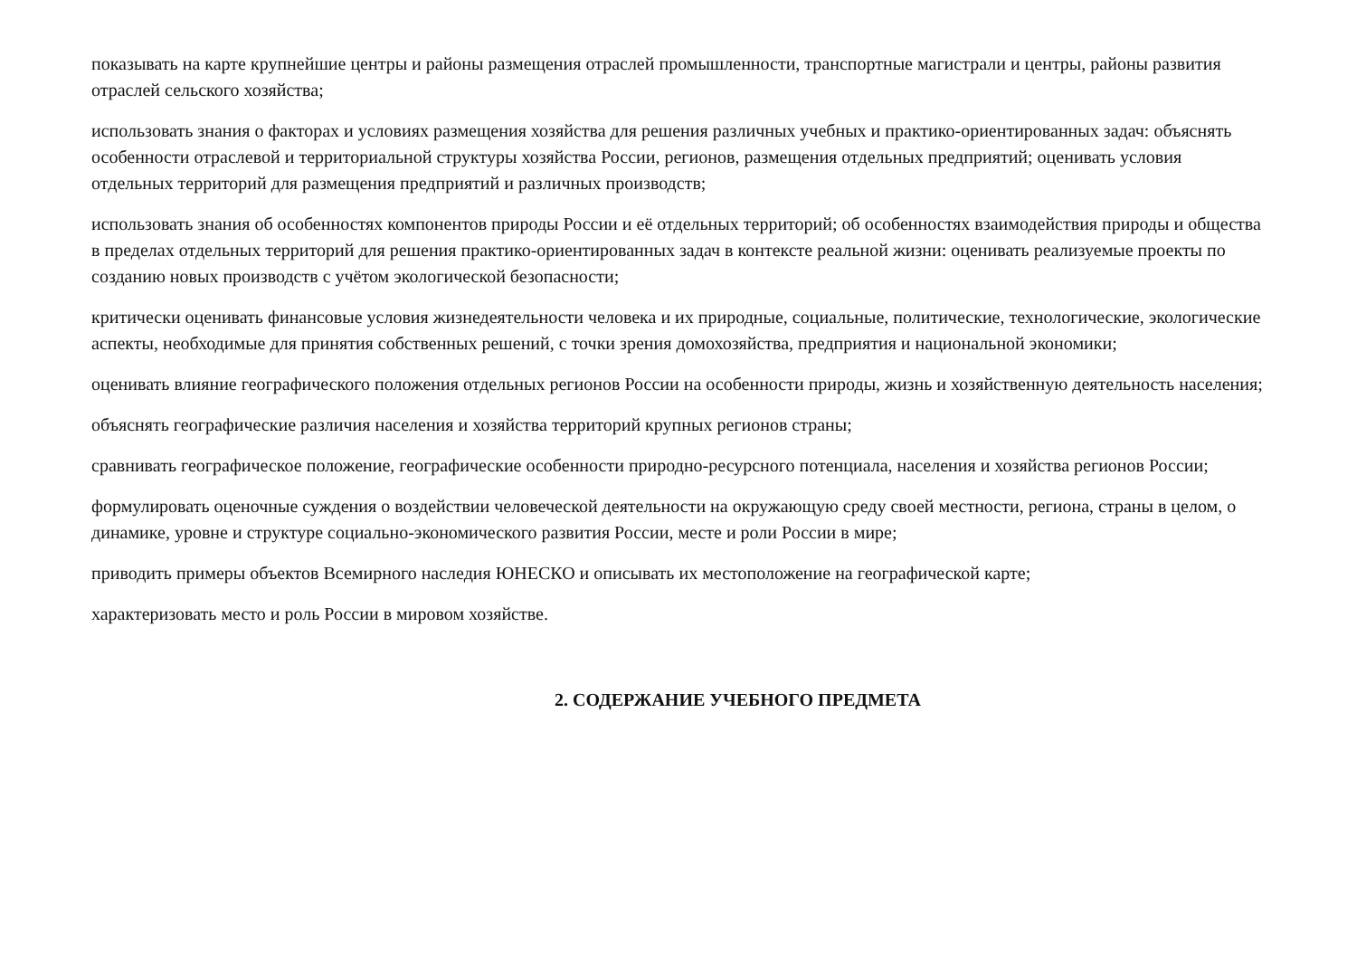показывать на карте крупнейшие центры и районы размещения отраслей промышленности, транспортные магистрали и центры, районы развития отраслей сельского хозяйства;
использовать знания о факторах и условиях размещения хозяйства для решения различных учебных и практико-ориентированных задач: объяснять особенности отраслевой и территориальной структуры хозяйства России, регионов, размещения отдельных предприятий; оценивать условия отдельных территорий для размещения предприятий и различных производств;
использовать знания об особенностях компонентов природы России и её отдельных территорий; об особенностях взаимодействия природы и общества в пределах отдельных территорий для решения практико-ориентированных задач в контексте реальной жизни: оценивать реализуемые проекты по созданию новых производств с учётом экологической безопасности;
критически оценивать финансовые условия жизнедеятельности человека и их природные, социальные, политические, технологические, экологические аспекты, необходимые для принятия собственных решений, с точки зрения домохозяйства, предприятия и национальной экономики;
оценивать влияние географического положения отдельных регионов России на особенности природы, жизнь и хозяйственную деятельность населения;
объяснять географические различия населения и хозяйства территорий крупных регионов страны;
сравнивать географическое положение, географические особенности природно-ресурсного потенциала, населения и хозяйства регионов России;
формулировать оценочные суждения о воздействии человеческой деятельности на окружающую среду своей местности, региона, страны в целом, о динамике, уровне и структуре социально-экономического развития России, месте и роли России в мире;
приводить примеры объектов Всемирного наследия ЮНЕСКО и описывать их местоположение на географической карте;
характеризовать место и роль России в мировом хозяйстве.
2. СОДЕРЖАНИЕ УЧЕБНОГО ПРЕДМЕТА